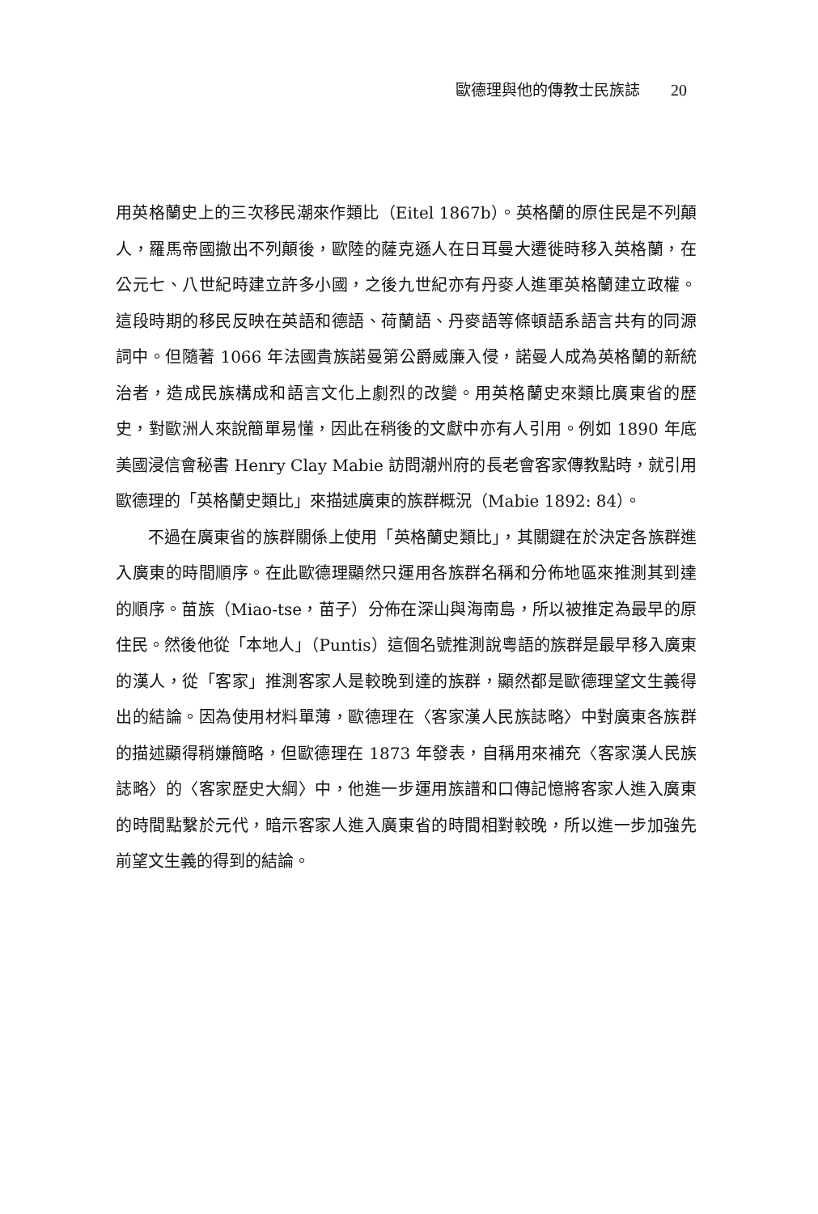歐德理與他的傳教士民族誌 20
用英格蘭史上的三次移民潮來作類比（Eitel 1867b）。英格蘭的原住民是不列顛人，羅馬帝國撤出不列顛後，歐陸的薩克遜人在日耳曼大遷徙時移入英格蘭，在公元七、八世紀時建立許多小國，之後九世紀亦有丹麥人進軍英格蘭建立政權。這段時期的移民反映在英語和德語、荷蘭語、丹麥語等條頓語系語言共有的同源詞中。但隨著 1066 年法國貴族諾曼第公爵威廉入侵，諾曼人成為英格蘭的新統治者，造成民族構成和語言文化上劇烈的改變。用英格蘭史來類比廣東省的歷史，對歐洲人來說簡單易懂，因此在稍後的文獻中亦有人引用。例如 1890 年底美國浸信會秘書 Henry Clay Mabie 訪問潮州府的長老會客家傳教點時，就引用歐德理的「英格蘭史類比」來描述廣東的族群概況（Mabie 1892: 84）。
不過在廣東省的族群關係上使用「英格蘭史類比」，其關鍵在於決定各族群進入廣東的時間順序。在此歐德理顯然只運用各族群名稱和分佈地區來推測其到達的順序。苗族（Miao-tse，苗子）分佈在深山與海南島，所以被推定為最早的原住民。然後他從「本地人」（Puntis）這個名號推測說粵語的族群是最早移入廣東的漢人，從「客家」推測客家人是較晚到達的族群，顯然都是歐德理望文生義得出的結論。因為使用材料單薄，歐德理在〈客家漢人民族誌略〉中對廣東各族群的描述顯得稍嫌簡略，但歐德理在 1873 年發表，自稱用來補充〈客家漢人民族誌略〉的〈客家歷史大綱〉中，他進一步運用族譜和口傳記憶將客家人進入廣東的時間點繫於元代，暗示客家人進入廣東省的時間相對較晚，所以進一步加強先前望文生義的得到的結論。